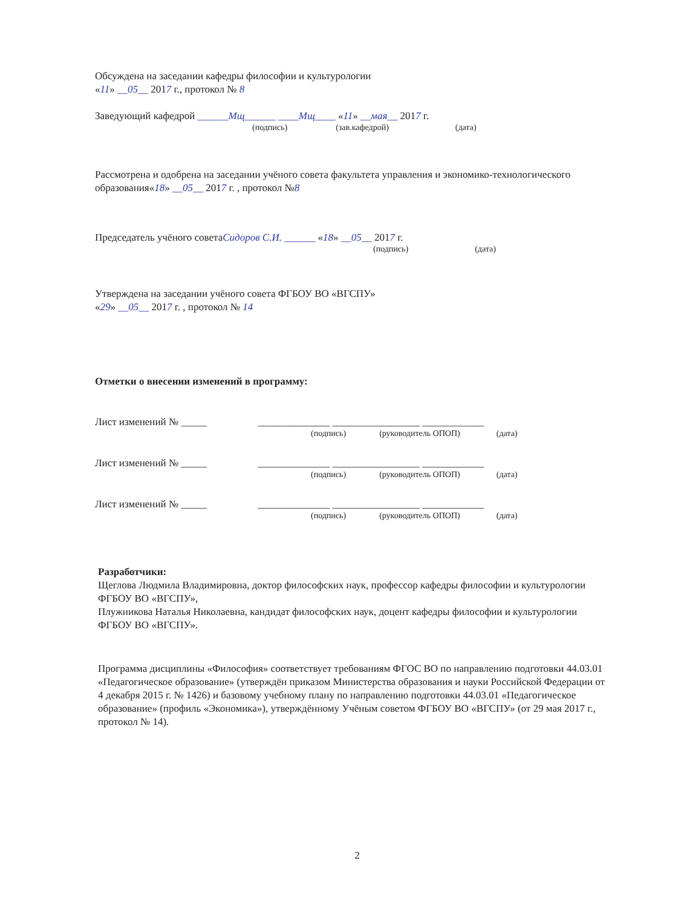Обсуждена на заседании кафедры философии и культурологии
«11» __05__ 2017 г., протокол № 8
Заведующий кафедрой ______Мщ______ ____Мщ____ «11» __мая__ 2017 г.
(подпись) (зав.кафедрой) (дата)
Рассмотрена и одобрена на заседании учёного совета факультета управления и экономико-технологического образования«18» __05__ 2017 г. , протокол №8
Председатель учёного советаСидоров С.И. ______ «18» __05__ 2017 г.
(подпись) (дата)
Утверждена на заседании учёного совета ФГБОУ ВО «ВГСПУ»
«29» __05__ 2017 г. , протокол № 14
Отметки о внесении изменений в программу:
Лист изменений № _____ ______________ _________________ ____________
(подпись) (руководитель ОПОП) (дата)
Лист изменений № _____ ______________ _________________ ____________
(подпись) (руководитель ОПОП) (дата)
Лист изменений № _____ ______________ _________________ ____________
(подпись) (руководитель ОПОП) (дата)
Разработчики:
Щеглова Людмила Владимировна, доктор философских наук, профессор кафедры философии и культурологии ФГБОУ ВО «ВГСПУ»,
Плужникова Наталья Николаевна, кандидат философских наук, доцент кафедры философии и культурологии ФГБОУ ВО «ВГСПУ».
Программа дисциплины «Философия» соответствует требованиям ФГОС ВО по направлению подготовки 44.03.01 «Педагогическое образование» (утверждён приказом Министерства образования и науки Российской Федерации от 4 декабря 2015 г. № 1426) и базовому учебному плану по направлению подготовки 44.03.01 «Педагогическое образование» (профиль «Экономика»), утверждённому Учёным советом ФГБОУ ВО «ВГСПУ» (от 29 мая 2017 г., протокол № 14).
2